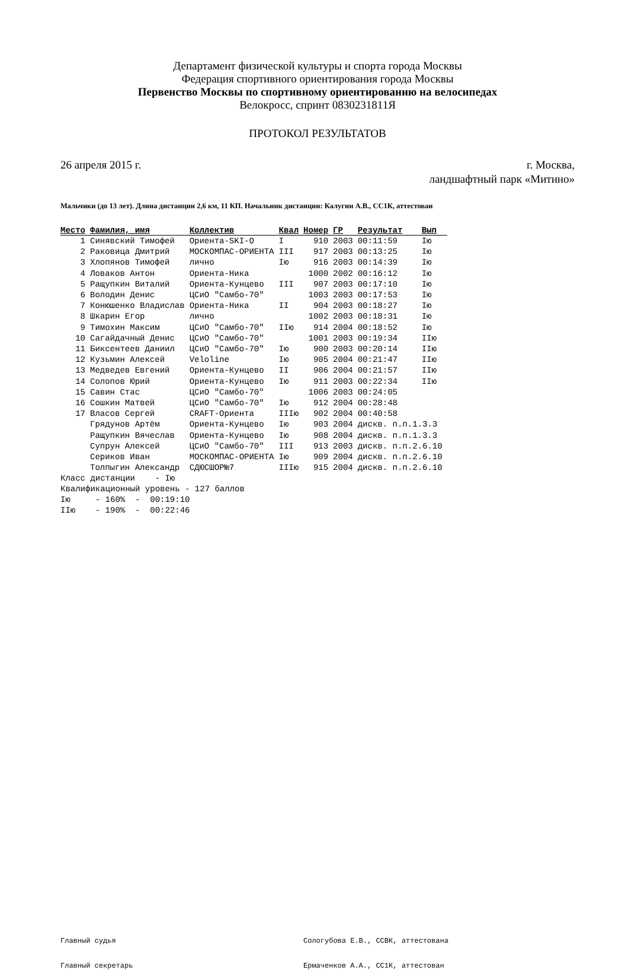Департамент физической культуры и спорта города Москвы
Федерация спортивного ориентирования города Москвы
Первенство Москвы по спортивному ориентированию на велосипедах
Велокросс, спринт 0830231811Я
ПРОТОКОЛ РЕЗУЛЬТАТОВ
26 апреля 2015 г. г. Москва,
ландшафтный парк «Митино»
Мальчики (до 13 лет). Длина дистанции 2,6 км, 11 КП. Начальник дистанции: Калугин А.В., СС1К, аттестован
| Место | Фамилия, имя | Коллектив | Квал | Номер | ГР | Результат | Вып |
| --- | --- | --- | --- | --- | --- | --- | --- |
| 1 | Синявский Тимофей | Ориента-SKI-O | I | 910 | 2003 | 00:11:59 | Iю |
| 2 | Раковица Дмитрий | МОСКОМПАС-ОРИЕНТА | III | 917 | 2003 | 00:13:25 | Iю |
| 3 | Хлопянов Тимофей | лично | Iю | 916 | 2003 | 00:14:39 | Iю |
| 4 | Ловаков Антон | Ориента-Ника | | 1000 | 2002 | 00:16:12 | Iю |
| 5 | Ращупкин Виталий | Ориента-Кунцево | III | 907 | 2003 | 00:17:10 | Iю |
| 6 | Володин Денис | ЦСиО "Самбо-70" | | 1003 | 2003 | 00:17:53 | Iю |
| 7 | Конюшенко Владислав | Ориента-Ника | II | 904 | 2003 | 00:18:27 | Iю |
| 8 | Шкарин Егор | лично | | 1002 | 2003 | 00:18:31 | Iю |
| 9 | Тимохин Максим | ЦСиО "Самбо-70" | IIю | 914 | 2004 | 00:18:52 | Iю |
| 10 | Сагайдачный Денис | ЦСиО "Самбо-70" | | 1001 | 2003 | 00:19:34 | IIю |
| 11 | Биксентеев Даниил | ЦСиО "Самбо-70" | Iю | 900 | 2003 | 00:20:14 | IIю |
| 12 | Кузьмин Алексей | Veloline | Iю | 905 | 2004 | 00:21:47 | IIю |
| 13 | Медведев Евгений | Ориента-Кунцево | II | 906 | 2004 | 00:21:57 | IIю |
| 14 | Солопов Юрий | Ориента-Кунцево | Iю | 911 | 2003 | 00:22:34 | IIю |
| 15 | Савин Стас | ЦСиО "Самбо-70" | | 1006 | 2003 | 00:24:05 | |
| 16 | Сошкин Матвей | ЦСиО "Самбо-70" | Iю | 912 | 2004 | 00:28:48 | |
| 17 | Власов Сергей | CRAFT-Ориента | IIIю | 902 | 2004 | 00:40:58 | |
| | Грядунов Артём | Ориента-Кунцево | Iю | 903 | 2004 | дискв. п.п.1.3.3 | |
| | Ращупкин Вячеслав | Ориента-Кунцево | Iю | 908 | 2004 | дискв. п.п.1.3.3 | |
| | Супрун Алексей | ЦСиО "Самбо-70" | III | 913 | 2003 | дискв. п.п.2.6.10 | |
| | Сериков Иван | МОСКОМПАС-ОРИЕНТА | Iю | 909 | 2004 | дискв. п.п.2.6.10 | |
| | Толпыгин Александр | СДЮСШОР№7 | IIIю | 915 | 2004 | дискв. п.п.2.6.10 | |
Класс дистанции    - Iю
Квалификационный уровень - 127 баллов
Iю     - 160%  -  00:19:10
IIю    - 190%  -  00:22:46
Главный судья Сологубова Е.В., ССВК, аттестована
Главный секретарь Ермаченков А.А., СС1К, аттестован